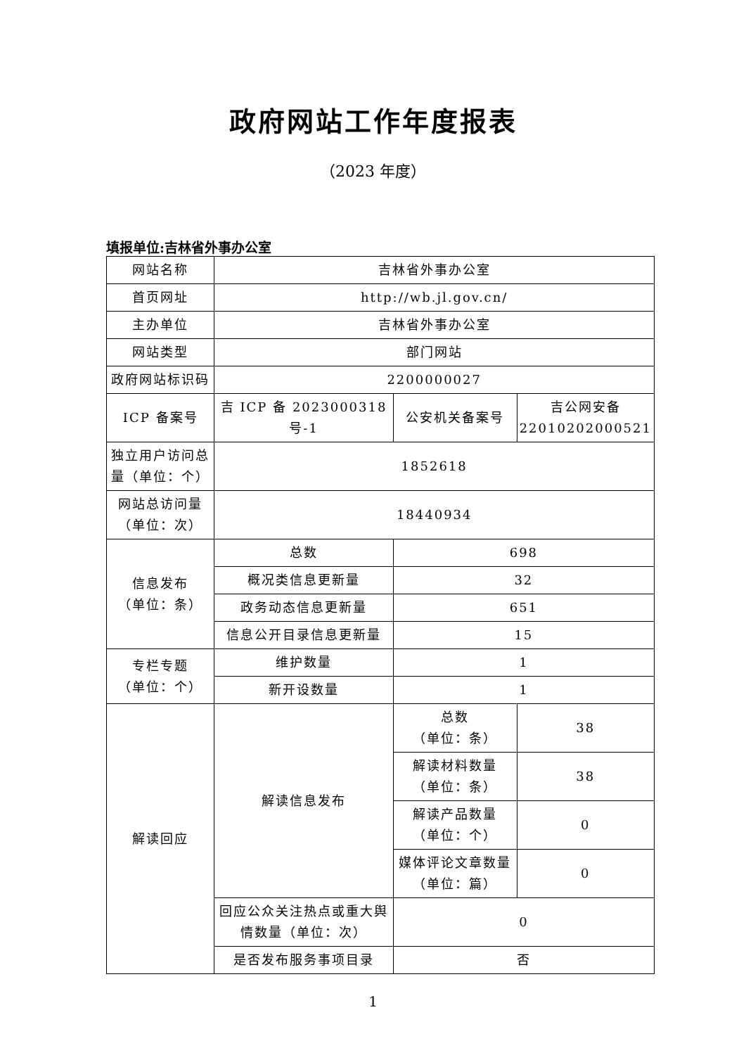政府网站工作年度报表
（2023 年度）
填报单位:吉林省外事办公室
| 网站名称 | 吉林省外事办公室 | | |
| 首页网址 | http://wb.jl.gov.cn/ | | |
| 主办单位 | 吉林省外事办公室 | | |
| 网站类型 | 部门网站 | | |
| 政府网站标识码 | 2200000027 | | |
| ICP 备案号 | 吉 ICP 备 2023000318 号-1 | 公安机关备案号 | 吉公网安备 22010202000521 |
| 独立用户访问总量（单位：个） | 1852618 | | |
| 网站总访问量（单位：次） | 18440934 | | |
| 信息发布 （单位：条） | 总数 | 698 | |
| | 概况类信息更新量 | 32 | |
| | 政务动态信息更新量 | 651 | |
| | 信息公开目录信息更新量 | 15 | |
| 专栏专题 （单位：个） | 维护数量 | 1 | |
| | 新开设数量 | 1 | |
| 解读回应 | 解读信息发布 | 总数 （单位：条） | 38 |
| | | 解读材料数量 （单位：条） | 38 |
| | | 解读产品数量 （单位：个） | 0 |
| | | 媒体评论文章数量 （单位：篇） | 0 |
| | 回应公众关注热点或重大舆情数量（单位：次） | 0 | |
| | 是否发布服务事项目录 | 否 | |
1